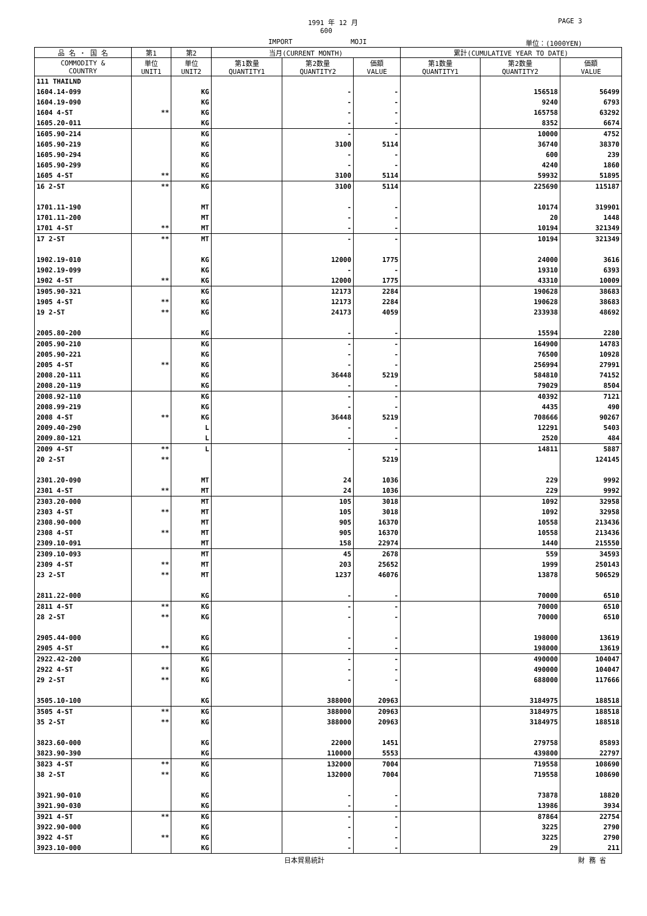1991 年 12 月 PAGE 3
600
IMPORT MOJI 単位：(1000YEN)
| 品 名 ・ 国 名 | 第1 | 第2 | 当月(CURRENT MONTH) | | | 累計(CUMULATIVE YEAR TO DATE) | | |
| --- | --- | --- | --- | --- | --- | --- | --- | --- |
| COMMODITY & COUNTRY | 単位 UNIT1 | 単位 UNIT2 | 第1数量 QUANTITY1 | 第2数量 QUANTITY2 | 価額 VALUE | 第1数量 QUANTITY1 | 第2数量 QUANTITY2 | 価額 VALUE |
| 111 THAILND | | | | | | | | |
| 1604.14-099 | | KG | | - | - | | 156518 | 56499 |
| 1604.19-090 | | KG | | - | - | | 9240 | 6793 |
| 1604 4-ST | ** | KG | | - | - | | 165758 | 63292 |
| 1605.20-011 | | KG | | - | - | | 8352 | 6674 |
| 1605.90-214 | | KG | | - | - | | 10000 | 4752 |
| 1605.90-219 | | KG | | 3100 | 5114 | | 36740 | 38370 |
| 1605.90-294 | | KG | | - | - | | 600 | 239 |
| 1605.90-299 | | KG | | - | - | | 4240 | 1860 |
| 1605 4-ST | ** | KG | | 3100 | 5114 | | 59932 | 51895 |
| 16 2-ST | ** | KG | | 3100 | 5114 | | 225690 | 115187 |
| 1701.11-190 | | MT | | - | - | | 10174 | 319901 |
| 1701.11-200 | | MT | | - | - | | 20 | 1448 |
| 1701 4-ST | ** | MT | | - | - | | 10194 | 321349 |
| 17 2-ST | ** | MT | | - | - | | 10194 | 321349 |
| 1902.19-010 | | KG | | 12000 | 1775 | | 24000 | 3616 |
| 1902.19-099 | | KG | | - | - | | 19310 | 6393 |
| 1902 4-ST | ** | KG | | 12000 | 1775 | | 43310 | 10009 |
| 1905.90-321 | | KG | | 12173 | 2284 | | 190628 | 38683 |
| 1905 4-ST | ** | KG | | 12173 | 2284 | | 190628 | 38683 |
| 19 2-ST | ** | KG | | 24173 | 4059 | | 233938 | 48692 |
| 2005.80-200 | | KG | | - | - | | 15594 | 2280 |
| 2005.90-210 | | KG | | - | - | | 164900 | 14783 |
| 2005.90-221 | | KG | | - | - | | 76500 | 10928 |
| 2005 4-ST | ** | KG | | - | - | | 256994 | 27991 |
| 2008.20-111 | | KG | | 36448 | 5219 | | 584810 | 74152 |
| 2008.20-119 | | KG | | - | - | | 79029 | 8504 |
| 2008.92-110 | | KG | | - | - | | 40392 | 7121 |
| 2008.99-219 | | KG | | - | - | | 4435 | 490 |
| 2008 4-ST | ** | KG | | 36448 | 5219 | | 708666 | 90267 |
| 2009.40-290 | | L | | - | - | | 12291 | 5403 |
| 2009.80-121 | | L | | - | - | | 2520 | 484 |
| 2009 4-ST | ** | L | | - | - | | 14811 | 5887 |
| 20 2-ST | ** | | | | 5219 | | | 124145 |
| 2301.20-090 | | MT | | 24 | 1036 | | 229 | 9992 |
| 2301 4-ST | ** | MT | | 24 | 1036 | | 229 | 9992 |
| 2303.20-000 | | MT | | 105 | 3018 | | 1092 | 32958 |
| 2303 4-ST | ** | MT | | 105 | 3018 | | 1092 | 32958 |
| 2308.90-000 | | MT | | 905 | 16370 | | 10558 | 213436 |
| 2308 4-ST | ** | MT | | 905 | 16370 | | 10558 | 213436 |
| 2309.10-091 | | MT | | 158 | 22974 | | 1440 | 215550 |
| 2309.10-093 | | MT | | 45 | 2678 | | 559 | 34593 |
| 2309 4-ST | ** | MT | | 203 | 25652 | | 1999 | 250143 |
| 23 2-ST | ** | MT | | 1237 | 46076 | | 13878 | 506529 |
| 2811.22-000 | | KG | | - | - | | 70000 | 6510 |
| 2811 4-ST | ** | KG | | - | - | | 70000 | 6510 |
| 28 2-ST | ** | KG | | - | - | | 70000 | 6510 |
| 2905.44-000 | | KG | | - | - | | 198000 | 13619 |
| 2905 4-ST | ** | KG | | - | - | | 198000 | 13619 |
| 2922.42-200 | | KG | | - | - | | 490000 | 104047 |
| 2922 4-ST | ** | KG | | - | - | | 490000 | 104047 |
| 29 2-ST | ** | KG | | - | - | | 688000 | 117666 |
| 3505.10-100 | | KG | | 388000 | 20963 | | 3184975 | 188518 |
| 3505 4-ST | ** | KG | | 388000 | 20963 | | 3184975 | 188518 |
| 35 2-ST | ** | KG | | 388000 | 20963 | | 3184975 | 188518 |
| 3823.60-000 | | KG | | 22000 | 1451 | | 279758 | 85893 |
| 3823.90-390 | | KG | | 110000 | 5553 | | 439800 | 22797 |
| 3823 4-ST | ** | KG | | 132000 | 7004 | | 719558 | 108690 |
| 38 2-ST | ** | KG | | 132000 | 7004 | | 719558 | 108690 |
| 3921.90-010 | | KG | | - | - | | 73878 | 18820 |
| 3921.90-030 | | KG | | - | - | | 13986 | 3934 |
| 3921 4-ST | ** | KG | | - | - | | 87864 | 22754 |
| 3922.90-000 | | KG | | - | - | | 3225 | 2790 |
| 3922 4-ST | ** | KG | | - | - | | 3225 | 2790 |
| 3923.10-000 | | KG | | - | - | | 29 | 211 |
日本貿易統計 財 務 省